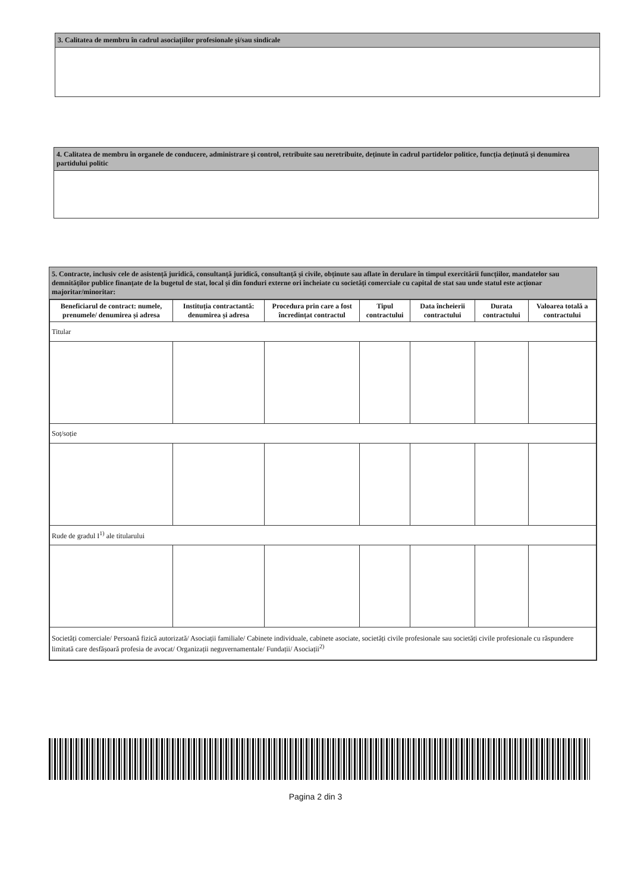3. Calitatea de membru în cadrul asociațiilor profesionale și/sau sindicale
4. Calitatea de membru în organele de conducere, administrare și control, retribuite sau neretribuite, deținute în cadrul partidelor politice, funcția deținută și denumirea partidului politic
5. Contracte, inclusiv cele de asistență juridică, consultanță juridică, consultanță și civile, obținute sau aflate în derulare în timpul exercitării funcțiilor, mandatelor sau demnităților publice finanțate de la bugetul de stat, local și din fonduri externe ori încheiate cu societăți comerciale cu capital de stat sau unde statul este acționar majoritar/minoritar:
| Beneficiarul de contract: numele, prenumele/ denumirea și adresa | Instituția contractantă: denumirea și adresa | Procedura prin care a fost încredințat contractul | Tipul contractului | Data încheierii contractului | Durata contractului | Valoarea totală a contractului |
| --- | --- | --- | --- | --- | --- | --- |
| Titular | | | | | | |
| Soț/soție | | | | | | |
| Rude de gradul I<sup>1)</sup> ale titularului | | | | | | |
| Societăți comerciale/ Persoană fizică autorizată/ Asociații familiale/ Cabinete individuale, cabinete asociate, societăți civile profesionale sau societăți civile profesionale cu răspundere limitată care desfășoară profesia de avocat/ Organizații neguvernamentale/ Fundații/ Asociații<sup>2)</sup> | | | | | | |
Pagina 2 din 3